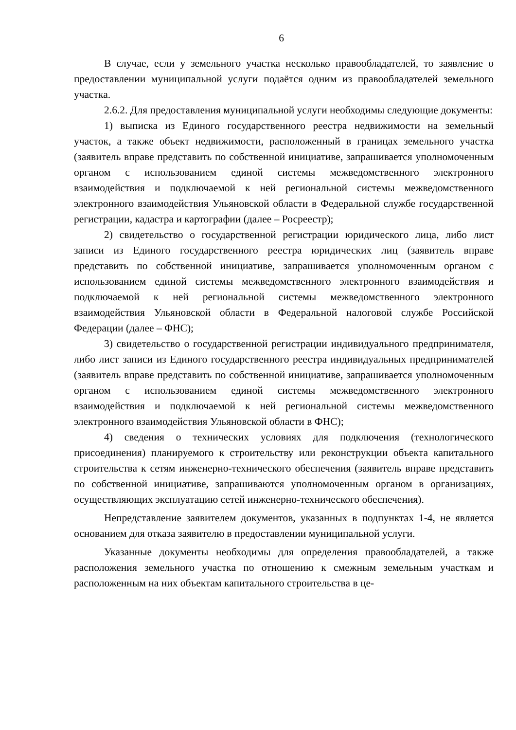6
В случае, если у земельного участка несколько правообладателей, то заявление о предоставлении муниципальной услуги подаётся одним из правообладателей земельного участка.
2.6.2. Для предоставления муниципальной услуги необходимы следующие документы:
1) выписка из Единого государственного реестра недвижимости на земельный участок, а также объект недвижимости, расположенный в границах земельного участка (заявитель вправе представить по собственной инициативе, запрашивается уполномоченным органом с использованием единой системы межведомственного электронного взаимодействия и подключаемой к ней региональной системы межведомственного электронного взаимодействия Ульяновской области в Федеральной службе государственной регистрации, кадастра и картографии (далее – Росреестр);
2) свидетельство о государственной регистрации юридического лица, либо лист записи из Единого государственного реестра юридических лиц (заявитель вправе представить по собственной инициативе, запрашивается уполномоченным органом с использованием единой системы межведомственного электронного взаимодействия и подключаемой к ней региональной системы межведомственного электронного взаимодействия Ульяновской области в Федеральной налоговой службе Российской Федерации (далее – ФНС);
3) свидетельство о государственной регистрации индивидуального предпринимателя, либо лист записи из Единого государственного реестра индивидуальных предпринимателей (заявитель вправе представить по собственной инициативе, запрашивается уполномоченным органом с использованием единой системы межведомственного электронного взаимодействия и подключаемой к ней региональной системы межведомственного электронного взаимодействия Ульяновской области в ФНС);
4) сведения о технических условиях для подключения (технологического присоединения) планируемого к строительству или реконструкции объекта капитального строительства к сетям инженерно-технического обеспечения (заявитель вправе представить по собственной инициативе, запрашиваются уполномоченным органом в организациях, осуществляющих эксплуатацию сетей инженерно-технического обеспечения).
Непредставление заявителем документов, указанных в подпунктах 1-4, не является основанием для отказа заявителю в предоставлении муниципальной услуги.
Указанные документы необходимы для определения правообладателей, а также расположения земельного участка по отношению к смежным земельным участкам и расположенным на них объектам капитального строительства в це-